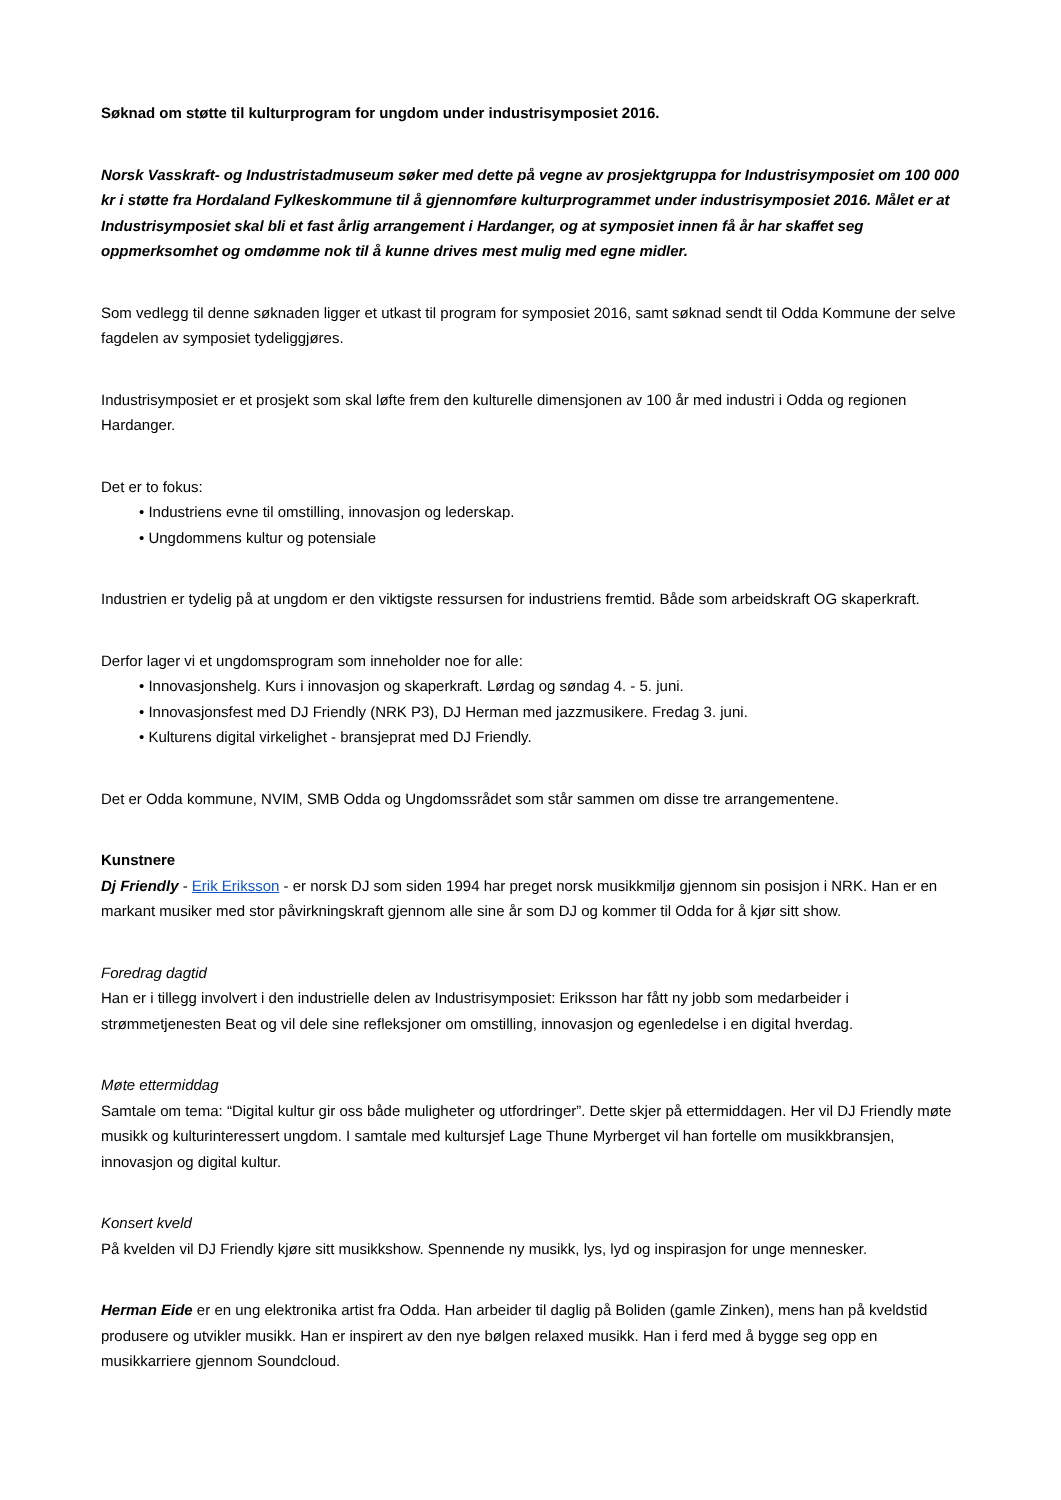Søknad om støtte til kulturprogram for ungdom under industrisymposiet 2016.
Norsk Vasskraft- og Industristadmuseum søker med dette på vegne av prosjektgruppa for Industrisymposiet om 100 000 kr i støtte fra Hordaland Fylkeskommune til å gjennomføre kulturprogrammet under industrisymposiet 2016. Målet er at Industrisymposiet skal bli et fast årlig arrangement i Hardanger, og at symposiet innen få år har skaffet seg oppmerksomhet og omdømme nok til å kunne drives mest mulig med egne midler.
Som vedlegg til denne søknaden ligger et utkast til program for symposiet 2016, samt søknad sendt til Odda Kommune der selve fagdelen av symposiet tydeliggjøres.
Industrisymposiet er et prosjekt som skal løfte frem den kulturelle dimensjonen av 100 år med industri i Odda og regionen Hardanger.
Det er to fokus:
• Industriens evne til omstilling, innovasjon og lederskap.
• Ungdommens kultur og potensiale
Industrien er tydelig på at ungdom er den viktigste ressursen for industriens fremtid. Både som arbeidskraft OG skaperkraft.
Derfor lager vi et ungdomsprogram som inneholder noe for alle:
• Innovasjonshelg. Kurs i innovasjon og skaperkraft. Lørdag og søndag 4. - 5. juni.
• Innovasjonsfest med DJ Friendly (NRK P3), DJ Herman med jazzmusikere. Fredag 3. juni.
• Kulturens digital virkelighet - bransjeprat med DJ Friendly.
Det er Odda kommune, NVIM, SMB Odda og Ungdomssrådet som står sammen om disse tre arrangementene.
Kunstnere
Dj Friendly - Erik Eriksson - er norsk DJ som siden 1994 har preget norsk musikkmiljø gjennom sin posisjon i NRK. Han er en markant musiker med stor påvirkningskraft gjennom alle sine år som DJ og kommer til Odda for å kjør sitt show.
Foredrag dagtid
Han er i tillegg involvert i den industrielle delen av Industrisymposiet: Eriksson har fått ny jobb som medarbeider i strømmetjenesten Beat og vil dele sine refleksjoner om omstilling, innovasjon og egenledelse i en digital hverdag.
Møte ettermiddag
Samtale om tema: “Digital kultur gir oss både muligheter og utfordringer”. Dette skjer på ettermiddagen. Her vil DJ Friendly møte musikk og kulturinteressert ungdom. I samtale med kultursjef Lage Thune Myrberget vil han fortelle om musikkbransjen, innovasjon og digital kultur.
Konsert kveld
På kvelden vil DJ Friendly kjøre sitt musikkshow. Spennende ny musikk, lys, lyd og inspirasjon for unge mennesker.
Herman Eide er en ung elektronika artist fra Odda. Han arbeider til daglig på Boliden (gamle Zinken), mens han på kveldstid produsere og utvikler musikk. Han er inspirert av den nye bølgen relaxed musikk. Han i ferd med å bygge seg opp en musikkarriere gjennom Soundcloud.